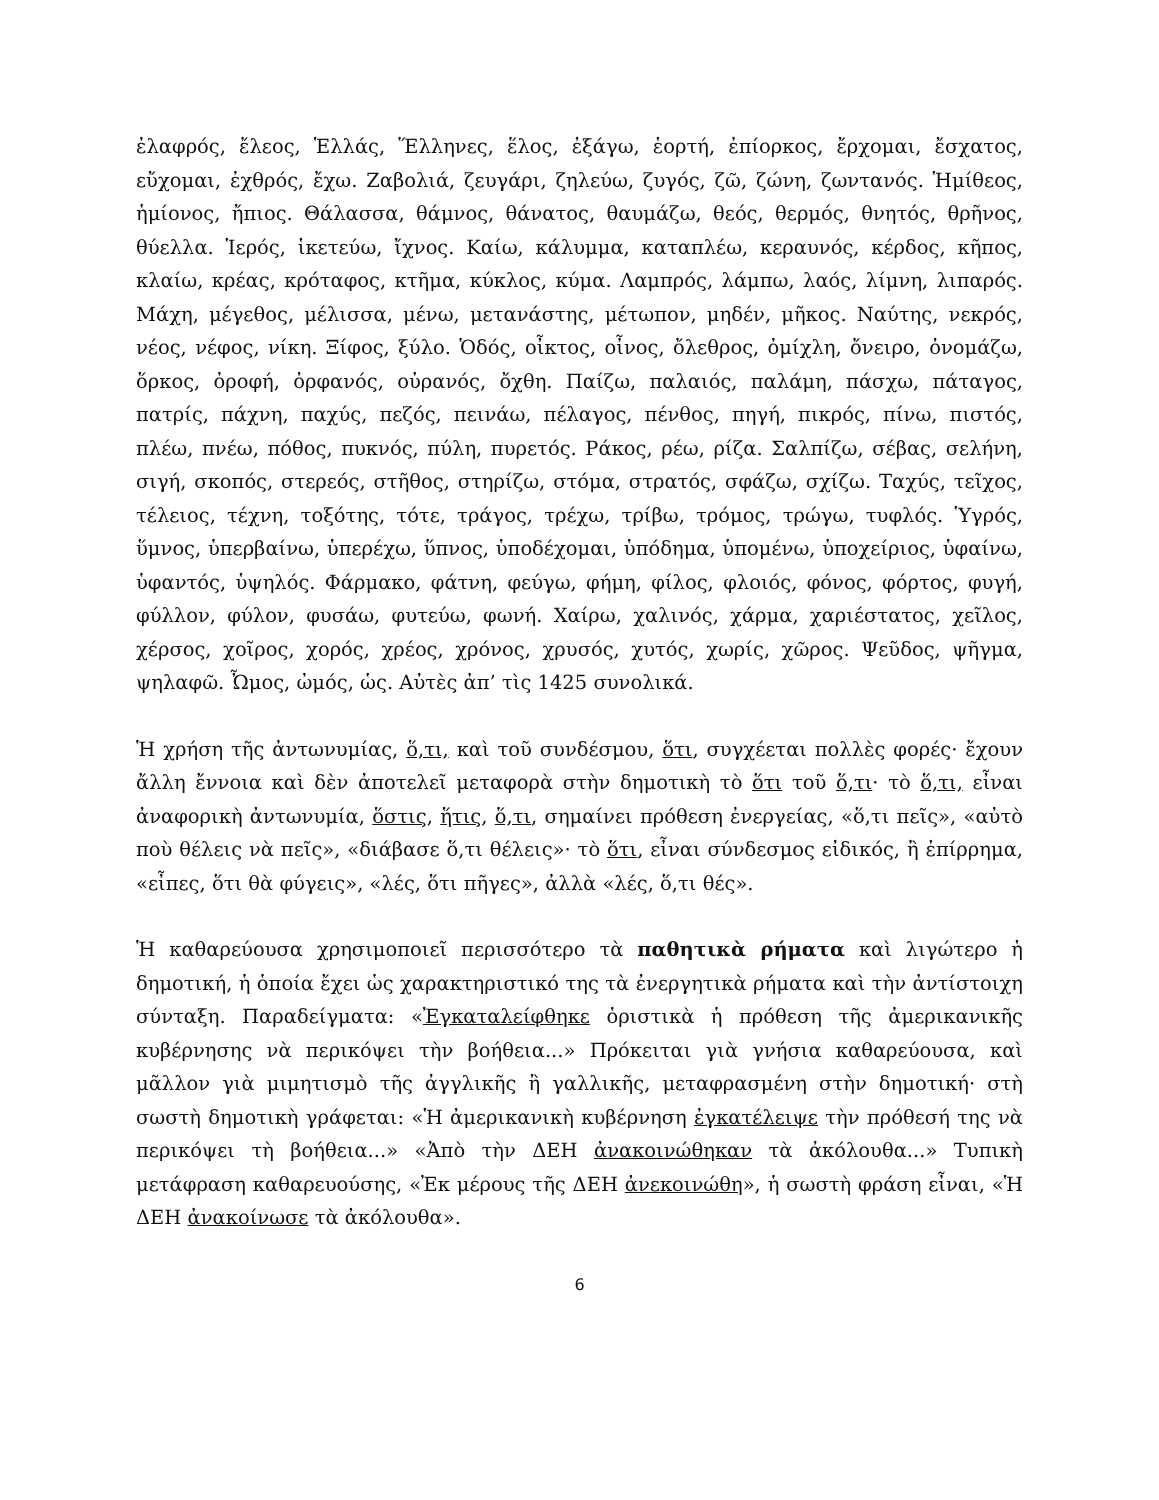ἐλαφρός, ἔλεος, Ἑλλάς, Ἕλληνες, ἕλος, ἐξάγω, ἑορτή, ἐπίορκος, ἔρχομαι, ἔσχατος, εὔχομαι, ἐχθρός, ἔχω. Ζαβολιά, ζευγάρι, ζηλεύω, ζυγός, ζῶ, ζώνη, ζωντανός. Ἡμίθεος, ἡμίονος, ἤπιος. Θάλασσα, θάμνος, θάνατος, θαυμάζω, θεός, θερμός, θνητός, θρῆνος, θύελλα. Ἱερός, ἱκετεύω, ἴχνος. Καίω, κάλυμμα, καταπλέω, κεραυνός, κέρδος, κῆπος, κλαίω, κρέας, κρόταφος, κτῆμα, κύκλος, κύμα. Λαμπρός, λάμπω, λαός, λίμνη, λιπαρός. Μάχη, μέγεθος, μέλισσα, μένω, μετανάστης, μέτωπον, μηδέν, μῆκος. Ναύτης, νεκρός, νέος, νέφος, νίκη. Ξίφος, ξύλο. Ὁδός, οἶκτος, οἶνος, ὄλεθρος, ὀμίχλη, ὄνειρο, ὀνομάζω, ὅρκος, ὀροφή, ὀρφανός, οὐρανός, ὄχθη. Παίζω, παλαιός, παλάμη, πάσχω, πάταγος, πατρίς, πάχνη, παχύς, πεζός, πεινάω, πέλαγος, πένθος, πηγή, πικρός, πίνω, πιστός, πλέω, πνέω, πόθος, πυκνός, πύλη, πυρετός. Ράκος, ρέω, ρίζα. Σαλπίζω, σέβας, σελήνη, σιγή, σκοπός, στερεός, στῆθος, στηρίζω, στόμα, στρατός, σφάζω, σχίζω. Ταχύς, τεῖχος, τέλειος, τέχνη, τοξότης, τότε, τράγος, τρέχω, τρίβω, τρόμος, τρώγω, τυφλός. Ὑγρός, ὕμνος, ὑπερβαίνω, ὑπερέχω, ὕπνος, ὑποδέχομαι, ὑπόδημα, ὑπομένω, ὑποχείριος, ὑφαίνω, ὑφαντός, ὑψηλός. Φάρμακο, φάτνη, φεύγω, φήμη, φίλος, φλοιός, φόνος, φόρτος, φυγή, φύλλον, φύλον, φυσάω, φυτεύω, φωνή. Χαίρω, χαλινός, χάρμα, χαριέστατος, χεῖλος, χέρσος, χοῖρος, χορός, χρέος, χρόνος, χρυσός, χυτός, χωρίς, χῶρος. Ψεῦδος, ψῆγμα, ψηλαφῶ. Ὦμος, ὠμός, ὡς. Αὐτὲς ἀπ’ τὶς 1425 συνολικά.
Ἡ χρήση τῆς ἀντωνυμίας, ὅ,τι, καὶ τοῦ συνδέσμου, ὅτι, συγχέεται πολλὲς φορές· ἔχουν ἄλλη ἔννοια καὶ δὲν ἀποτελεῖ μεταφορὰ στὴν δημοτικὴ τὸ ὅτι τοῦ ὅ,τι· τὸ ὅ,τι, εἶναι ἀναφορικὴ ἀντωνυμία, ὅστις, ἥτις, ὅ,τι, σημαίνει πρόθεση ἐνεργείας, «ὅ,τι πεῖς», «αὐτὸ ποὺ θέλεις νὰ πεῖς», «διάβασε ὅ,τι θέλεις»· τὸ ὅτι, εἶναι σύνδεσμος εἰδικός, ἢ ἐπίρρημα, «εἶπες, ὅτι θὰ φύγεις», «λές, ὅτι πῆγες», ἀλλὰ «λές, ὅ,τι θές».
Ἡ καθαρεύουσα χρησιμοποιεῖ περισσότερο τὰ παθητικὰ ρήματα καὶ λιγώτερο ἡ δημοτική, ἡ ὁποία ἔχει ὡς χαρακτηριστικό της τὰ ἐνεργητικὰ ρήματα καὶ τὴν ἀντίστοιχη σύνταξη. Παραδείγματα: «Ἐγκαταλείφθηκε ὁριστικὰ ἡ πρόθεση τῆς ἀμερικανικῆς κυβέρνησης νὰ περικόψει τὴν βοήθεια...» Πρόκειται γιὰ γνήσια καθαρεύουσα, καὶ μᾶλλον γιὰ μιμητισμὸ τῆς ἀγγλικῆς ἢ γαλλικῆς, μεταφρασμένη στὴν δημοτική· στὴ σωστὴ δημοτικὴ γράφεται: «Ἡ ἀμερικανικὴ κυβέρνηση ἐγκατέλειψε τὴν πρόθεσή της νὰ περικόψει τὴ βοήθεια...» «Ἀπὸ τὴν ΔΕΗ ἀνακοινώθηκαν τὰ ἀκόλουθα...» Τυπικὴ μετάφραση καθαρευούσης, «Ἐκ μέρους τῆς ΔΕΗ ἀνεκοινώθη», ἡ σωστὴ φράση εἶναι, «Ἡ ΔΕΗ ἀνακοίνωσε τὰ ἀκόλουθα».
6